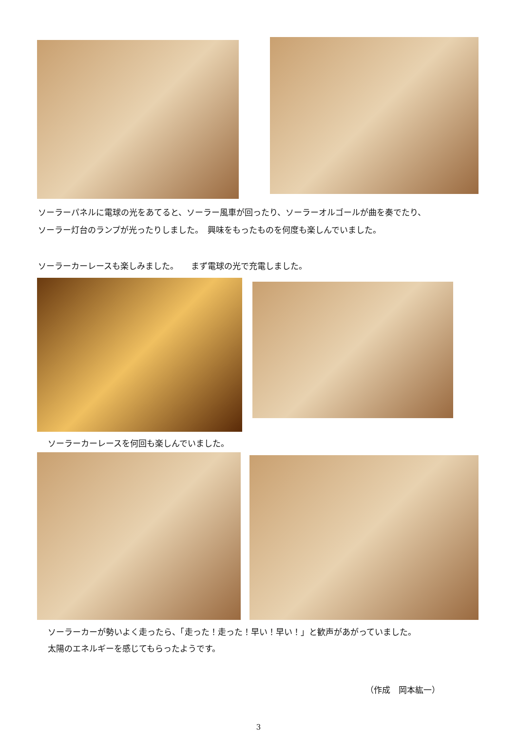ソーラーパネルに電球の光をあてると、ソーラー風車が回ったり、ソーラーオルゴールが曲を奏でたり、
ソーラー灯台のランプが光ったりしました。　興味をもったものを何度も楽しんでいました。
ソーラーカーレースも楽しみました。　　まず電球の光で充電しました。
ソーラーカーレースを何回も楽しんでいました。
ソーラーカーが勢いよく走ったら、「走った！走った！早い！早い！」と歓声があがっていました。
太陽のエネルギーを感じてもらったようです。
（作成　岡本紘一）
3